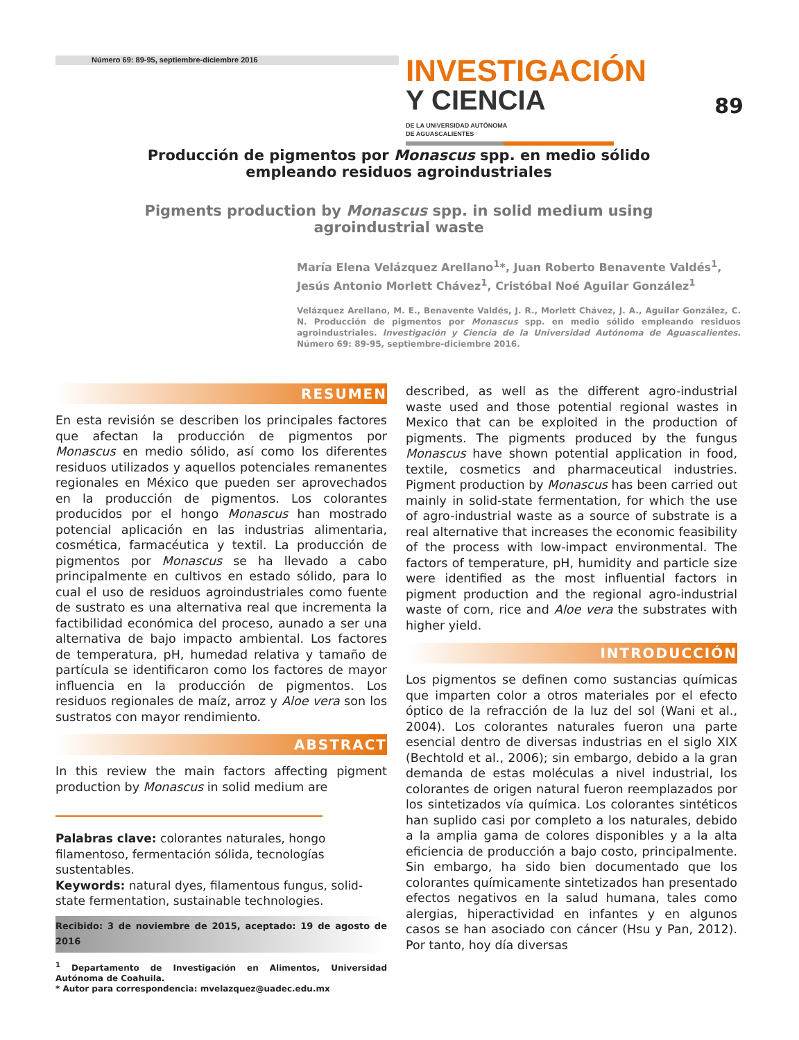Número 69: 89-95, septiembre-diciembre 2016
INVESTIGACIÓN
Y CIENCIA DE LA UNIVERSIDAD AUTÓNOMA
DE AGUASCALIENTES
89
Producción de pigmentos por Monascus spp. en medio sólido empleando residuos agroindustriales
Pigments production by Monascus spp. in solid medium using agroindustrial waste
María Elena Velázquez Arellano<sup>1</sup>*, Juan Roberto Benavente Valdés<sup>1</sup>, Jesús Antonio Morlett Chávez<sup>1</sup>, Cristóbal Noé Aguilar González<sup>1</sup>
Velázquez Arellano, M. E., Benavente Valdés, J. R., Morlett Chávez, J. A., Aguilar González, C. N. Producción de pigmentos por Monascus spp. en medio sólido empleando residuos agroindustriales. Investigación y Ciencia de la Universidad Autónoma de Aguascalientes. Número 69: 89-95, septiembre-diciembre 2016.
RESUMEN
En esta revisión se describen los principales factores que afectan la producción de pigmentos por Monascus en medio sólido, así como los diferentes residuos utilizados y aquellos potenciales remanentes regionales en México que pueden ser aprovechados en la producción de pigmentos. Los colorantes producidos por el hongo Monascus han mostrado potencial aplicación en las industrias alimentaria, cosmética, farmacéutica y textil. La producción de pigmentos por Monascus se ha llevado a cabo principalmente en cultivos en estado sólido, para lo cual el uso de residuos agroindustriales como fuente de sustrato es una alternativa real que incrementa la factibilidad económica del proceso, aunado a ser una alternativa de bajo impacto ambiental. Los factores de temperatura, pH, humedad relativa y tamaño de partícula se identificaron como los factores de mayor influencia en la producción de pigmentos. Los residuos regionales de maíz, arroz y Aloe vera son los sustratos con mayor rendimiento.
ABSTRACT
In this review the main factors affecting pigment production by Monascus in solid medium are
Palabras clave: colorantes naturales, hongo filamentoso, fermentación sólida, tecnologías sustentables.
Keywords: natural dyes, filamentous fungus, solid-state fermentation, sustainable technologies.
Recibido: 3 de noviembre de 2015, aceptado: 19 de agosto de 2016
<sup>1</sup> Departamento de Investigación en Alimentos, Universidad Autónoma de Coahuila.
* Autor para correspondencia: mvelazquez@uadec.edu.mx
described, as well as the different agro-industrial waste used and those potential regional wastes in Mexico that can be exploited in the production of pigments. The pigments produced by the fungus Monascus have shown potential application in food, textile, cosmetics and pharmaceutical industries. Pigment production by Monascus has been carried out mainly in solid-state fermentation, for which the use of agro-industrial waste as a source of substrate is a real alternative that increases the economic feasibility of the process with low-impact environmental. The factors of temperature, pH, humidity and particle size were identified as the most influential factors in pigment production and the regional agro-industrial waste of corn, rice and Aloe vera the substrates with higher yield.
INTRODUCCIÓN
Los pigmentos se definen como sustancias químicas que imparten color a otros materiales por el efecto óptico de la refracción de la luz del sol (Wani et al., 2004). Los colorantes naturales fueron una parte esencial dentro de diversas industrias en el siglo XIX (Bechtold et al., 2006); sin embargo, debido a la gran demanda de estas moléculas a nivel industrial, los colorantes de origen natural fueron reemplazados por los sintetizados vía química. Los colorantes sintéticos han suplido casi por completo a los naturales, debido a la amplia gama de colores disponibles y a la alta eficiencia de producción a bajo costo, principalmente. Sin embargo, ha sido bien documentado que los colorantes químicamente sintetizados han presentado efectos negativos en la salud humana, tales como alergias, hiperactividad en infantes y en algunos casos se han asociado con cáncer (Hsu y Pan, 2012). Por tanto, hoy día diversas